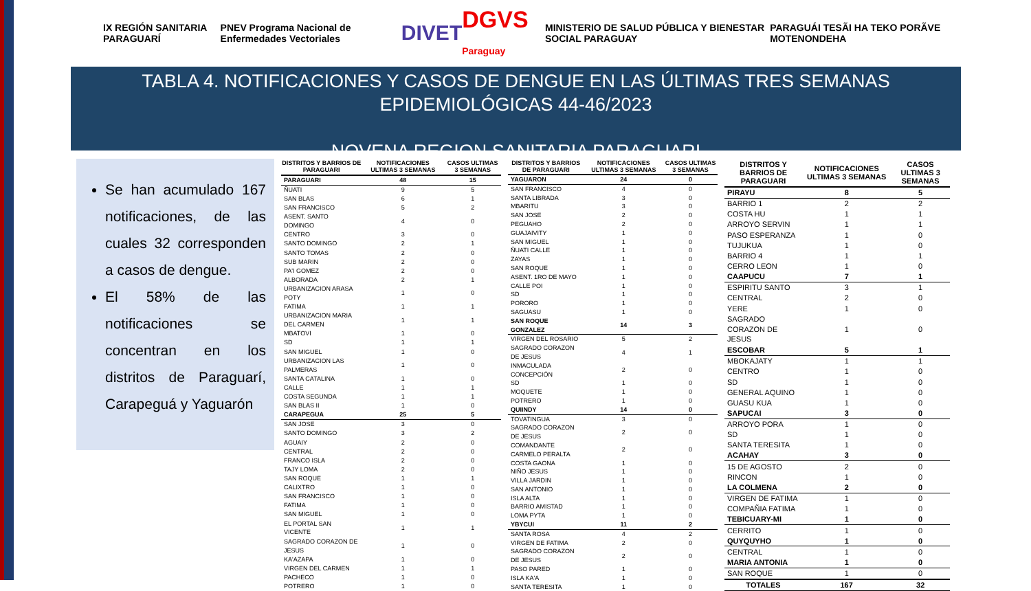IX REGIÓN SANITARIA PARAGUARÍ
PNEV Programa Nacional de Enfermedades Vectoriales
DIVET DGVS Paraguay
MINISTERIO DE SALUD PÚBLICA Y BIENESTAR SOCIAL PARAGUAY
PARAGUÁI TESÃI HA TEKO PORÃVE MOTENONDEHA
TABLA 4. NOTIFICACIONES Y CASOS DE DENGUE EN LAS ÚLTIMAS TRES SEMANAS
EPIDEMIOLÓGICAS 44-46/2023
NOVENA REGION SANITARIA PARAGUARI
Se han acumulado 167 notificaciones, de las cuales 32 corresponden a casos de dengue.
El 58% de las notificaciones se concentran en los distritos de Paraguarí, Carapeguá y Yaguarón
| DISTRITOS Y BARRIOS DE PARAGUARI | NOTIFICACIONES ULTIMAS 3 SEMANAS | CASOS ULTIMAS 3 SEMANAS |
| --- | --- | --- |
| PARAGUARI | 48 | 15 |
| ÑUATI | 9 | 5 |
| SAN BLAS | 6 | 1 |
| SAN FRANCISCO | 5 | 2 |
| ASENT. SANTO DOMINGO | 4 | 0 |
| CENTRO | 3 | 0 |
| SANTO DOMINGO | 2 | 1 |
| SANTO TOMAS | 2 | 0 |
| SUB MARIN | 2 | 0 |
| PA'I GOMEZ | 2 | 0 |
| ALBORADA | 2 | 1 |
| URBANIZACION ARASA POTY | 1 | 0 |
| FATIMA | 1 | 1 |
| URBANIZACION MARIA DEL CARMEN | 1 | 1 |
| MBATOVI | 1 | 0 |
| SD | 1 | 1 |
| SAN MIGUEL | 1 | 0 |
| URBANIZACION LAS PALMERAS | 1 | 0 |
| SANTA CATALINA | 1 | 0 |
| CALLE | 1 | 1 |
| COSTA SEGUNDA | 1 | 1 |
| SAN BLAS II | 1 | 0 |
| CARAPEGUA | 25 | 5 |
| SAN JOSE | 3 | 0 |
| SANTO DOMINGO | 3 | 2 |
| AGUAIY | 2 | 0 |
| CENTRAL | 2 | 0 |
| FRANCO ISLA | 2 | 0 |
| TAJY LOMA | 2 | 0 |
| SAN ROQUE | 1 | 1 |
| CALIXTRO | 1 | 0 |
| SAN FRANCISCO | 1 | 0 |
| FATIMA | 1 | 0 |
| SAN MIGUEL | 1 | 0 |
| EL PORTAL SAN VICENTE | 1 | 1 |
| SAGRADO CORAZON DE JESUS | 1 | 0 |
| KA'AZAPA | 1 | 0 |
| VIRGEN DEL CARMEN | 1 | 1 |
| PACHECO | 1 | 0 |
| POTRERO | 1 | 0 |
| DISTRITOS Y BARRIOS DE PARAGUARI | NOTIFICACIONES ULTIMAS 3 SEMANAS | CASOS ULTIMAS 3 SEMANAS |
| --- | --- | --- |
| YAGUARON | 24 | 0 |
| SAN FRANCISCO | 4 | 0 |
| SANTA LIBRADA | 3 | 0 |
| MBARITU | 3 | 0 |
| SAN JOSE | 2 | 0 |
| PEGUAHO | 2 | 0 |
| GUAJAIVITY | 1 | 0 |
| SAN MIGUEL | 1 | 0 |
| ÑUATI CALLE | 1 | 0 |
| ZAYAS | 1 | 0 |
| SAN ROQUE | 1 | 0 |
| ASENT. 1RO DE MAYO | 1 | 0 |
| CALLE POI | 1 | 0 |
| SD | 1 | 0 |
| PORORO | 1 | 0 |
| SAGUASU | 1 | 0 |
| SAN ROQUE GONZALEZ | 14 | 3 |
| VIRGEN DEL ROSARIO | 5 | 2 |
| SAGRADO CORAZON DE JESUS | 4 | 1 |
| INMACULADA CONCEPCIÓN | 2 | 0 |
| SD | 1 | 0 |
| MOQUETE | 1 | 0 |
| POTRERO | 1 | 0 |
| QUIINDY | 14 | 0 |
| TOVATINGUA | 3 | 0 |
| SAGRADO CORAZON DE JESUS | 2 | 0 |
| COMANDANTE CARMELO PERALTA | 2 | 0 |
| COSTA GAONA | 1 | 0 |
| NIÑO JESUS | 1 | 0 |
| VILLA JARDIN | 1 | 0 |
| SAN ANTONIO | 1 | 0 |
| ISLA ALTA | 1 | 0 |
| BARRIO AMISTAD | 1 | 0 |
| LOMA PYTA | 1 | 0 |
| YBYCUI | 11 | 2 |
| SANTA ROSA | 4 | 2 |
| VIRGEN DE FATIMA | 2 | 0 |
| SAGRADO CORAZON DE JESUS | 2 | 0 |
| PASO PARED | 1 | 0 |
| ISLA KA'A | 1 | 0 |
| SANTA TERESITA | 1 | 0 |
| DISTRITOS Y BARRIOS DE PARAGUARI | NOTIFICACIONES ULTIMAS 3 SEMANAS | CASOS ULTIMAS 3 SEMANAS |
| --- | --- | --- |
| PIRAYU | 8 | 5 |
| BARRIO 1 | 2 | 2 |
| COSTA HU | 1 | 1 |
| ARROYO SERVIN | 1 | 1 |
| PASO ESPERANZA | 1 | 0 |
| TUJUKUA | 1 | 0 |
| BARRIO 4 | 1 | 1 |
| CERRO LEON | 1 | 0 |
| CAAPUCU | 7 | 1 |
| ESPIRITU SANTO | 3 | 1 |
| CENTRAL | 2 | 0 |
| YERE | 1 | 0 |
| SAGRADO CORAZON DE JESUS | 1 | 0 |
| ESCOBAR | 5 | 1 |
| MBOKAJATY | 1 | 1 |
| CENTRO | 1 | 0 |
| SD | 1 | 0 |
| GENERAL AQUINO | 1 | 0 |
| GUASU KUA | 1 | 0 |
| SAPUCAI | 3 | 0 |
| ARROYO PORA | 1 | 0 |
| SD | 1 | 0 |
| SANTA TERESITA | 1 | 0 |
| ACAHAY | 3 | 0 |
| 15 DE AGOSTO | 2 | 0 |
| RINCON | 1 | 0 |
| LA COLMENA | 2 | 0 |
| VIRGEN DE FATIMA | 1 | 0 |
| COMPAÑIA FATIMA | 1 | 0 |
| TEBICUARY-MI | 1 | 0 |
| CERRITO | 1 | 0 |
| QUYQUYHO | 1 | 0 |
| CENTRAL | 1 | 0 |
| MARIA ANTONIA | 1 | 0 |
| SAN ROQUE | 1 | 0 |
| TOTALES | 167 | 32 |